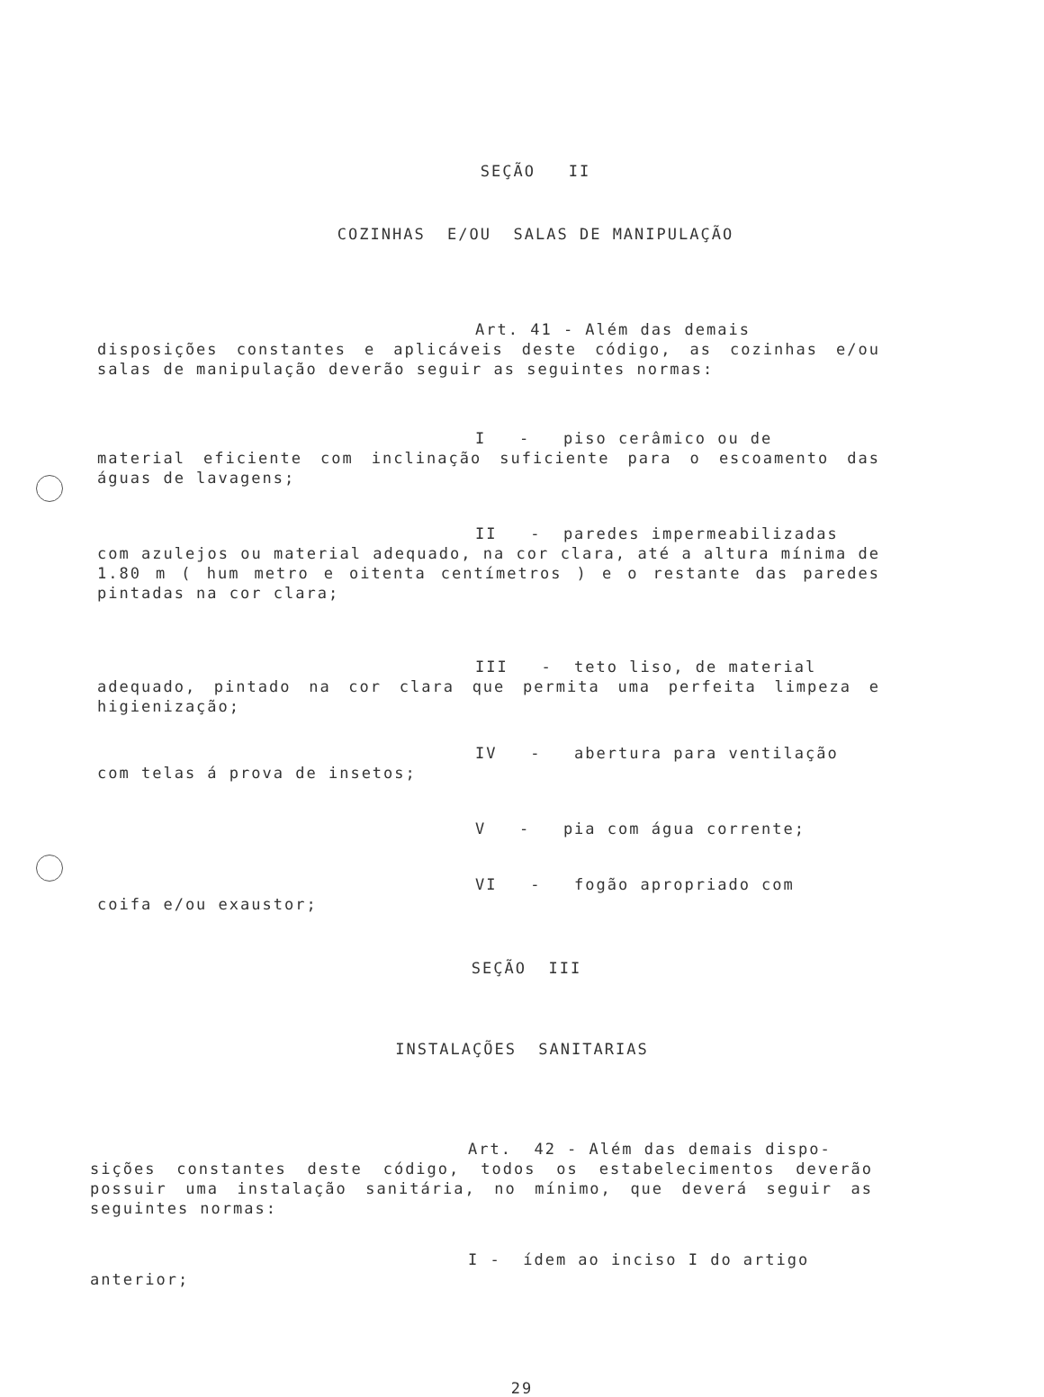SEÇÃO II
COZINHAS E/OU SALAS DE MANIPULAÇÃO
Art. 41 - Além das demais
disposições constantes e aplicáveis deste código, as cozinhas e/ou salas de manipulação deverão seguir as seguintes normas:
I - piso cerâmico ou de
material eficiente com inclinação suficiente para o escoamento das águas de lavagens;
II - paredes impermeabilizadas
com azulejos ou material adequado, na cor clara, até a altura mínima de 1.80 m ( hum metro e oitenta centímetros ) e o restante das paredes pintadas na cor clara;
III - teto liso, de material
adequado, pintado na cor clara que permita uma perfeita limpeza e higienização;
IV - abertura para ventilação
com telas á prova de insetos;
V - pia com água corrente;
VI - fogão apropriado com
coifa e/ou exaustor;
SEÇÃO III
INSTALAÇÕES SANITARIAS
Art. 42 - Além das demais dispo-
sições constantes deste código, todos os estabelecimentos deverão possuir uma instalação sanitária, no mínimo, que deverá seguir as seguintes normas:
I - ídem ao inciso I do artigo
anterior;
29